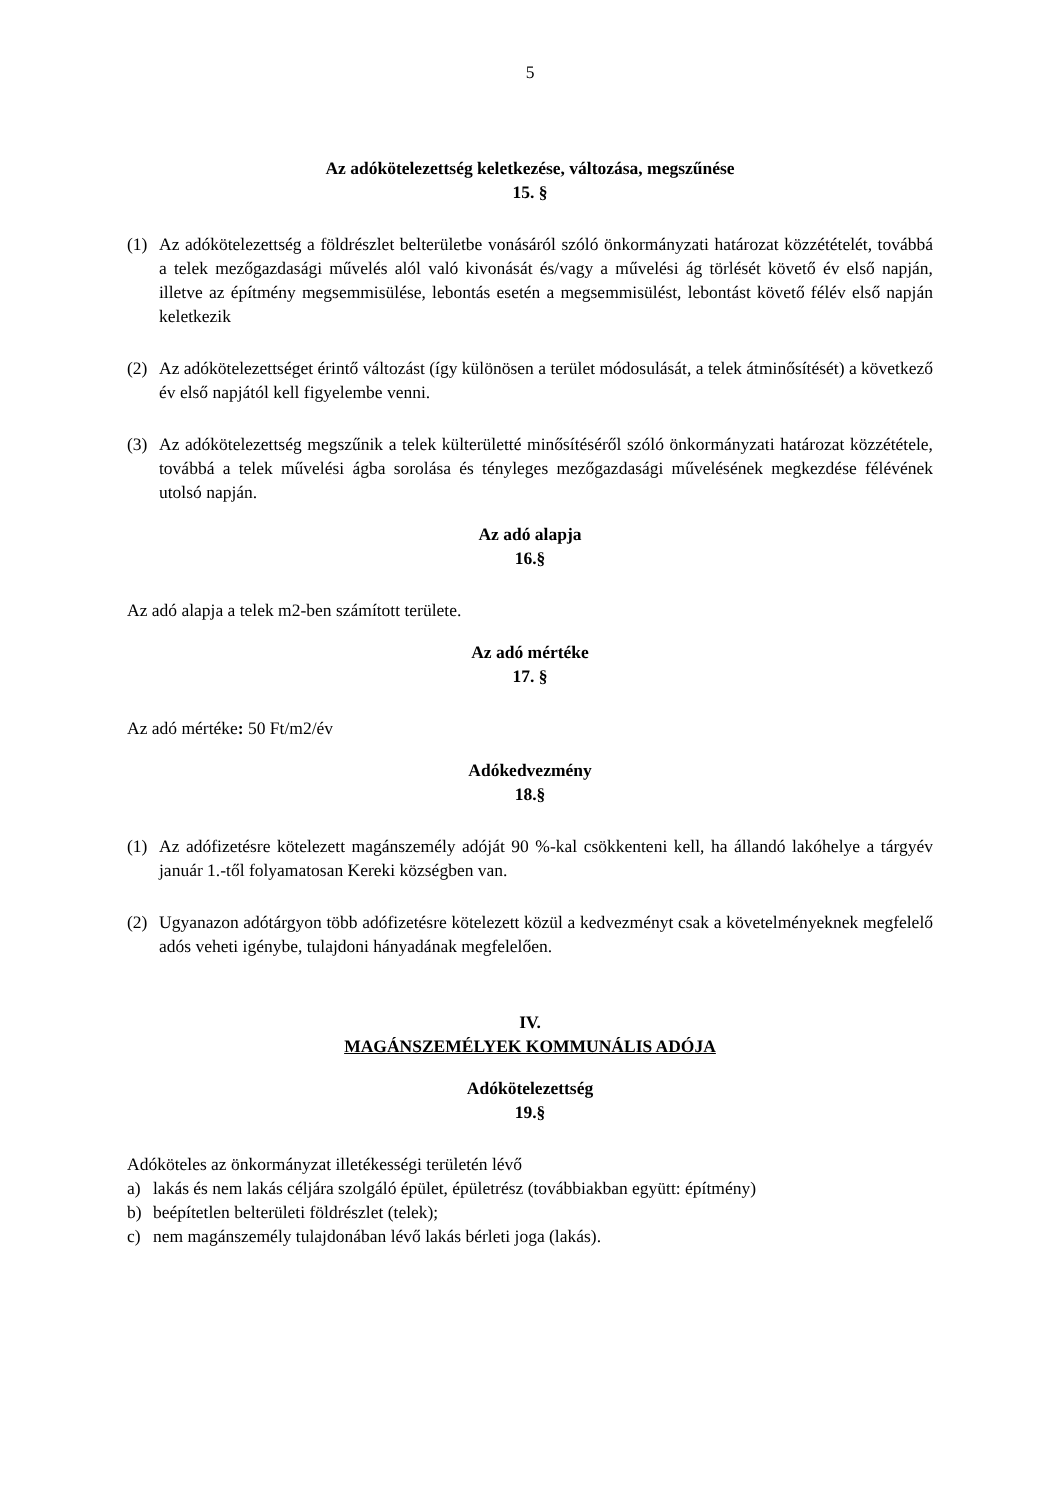5
Az adókötelezettség keletkezése, változása, megszűnése
15. §
(1) Az adókötelezettség a földrészlet belterületbe vonásáról szóló önkormányzati határozat közzétételét, továbbá a telek mezőgazdasági művelés alól való kivonását és/vagy a művelési ág törlését követő év első napján, illetve az építmény megsemmisülése, lebontás esetén a megsemmisülést, lebontást követő félév első napján keletkezik
(2) Az adókötelezettséget érintő változást (így különösen a terület módosulását, a telek átminősítését) a következő év első napjától kell figyelembe venni.
(3) Az adókötelezettség megszűnik a telek külterületté minősítéséről szóló önkormányzati határozat közzététele, továbbá a telek művelési ágba sorolása és tényleges mezőgazdasági művelésének megkezdése félévének utolsó napján.
Az adó alapja
16.§
Az adó alapja a telek m2-ben számított területe.
Az adó mértéke
17. §
Az adó mértéke: 50 Ft/m2/év
Adókedvezmény
18.§
(1) Az adófizetésre kötelezett magánszemély adóját 90 %-kal csökkenteni kell, ha állandó lakóhelye a tárgyév január 1.-től folyamatosan Kereki község­ben van.
(2) Ugyanazon adótárgyon több adófizetésre kötelezett közül a kedvezményt csak a követelményeknek megfelelő adós veheti igénybe, tulajdoni hányadának megfelelően.
IV.
MAGÁNSZEMÉLYEK KOMMUNÁLIS ADÓJA
Adókötelezettség
19.§
Adóköteles az önkormányzat illetékességi területén lévő
a) lakás és nem lakás céljára szolgáló épület, épületrész (továbbiakban együtt: építmény)
b) beépítetlen belterületi földrészlet (telek);
c) nem magánszemély tulajdonában lévő lakás bérleti joga (lakás).